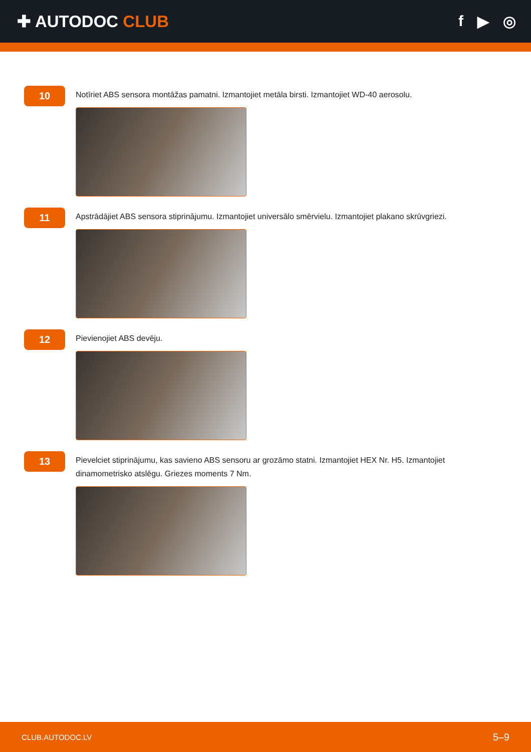✚ AUTODOC CLUB f ▶ ◎
10
Notīriet ABS sensora montāžas pamatni. Izmantojiet metāla birsti. Izmantojiet WD-40 aerosolu.
11
Apstrādājiet ABS sensora stiprinājumu. Izmantojiet universālo smērvielu. Izmantojiet plakano skrūvgriezi.
12
Pievienojiet ABS devēju.
13
Pievelciet stiprinājumu, kas savieno ABS sensoru ar grozāmo statni. Izmantojiet HEX Nr. H5. Izmantojiet dinamometrisko atslēgu. Griezes moments 7 Nm.
CLUB.AUTODOC.LV 5–9